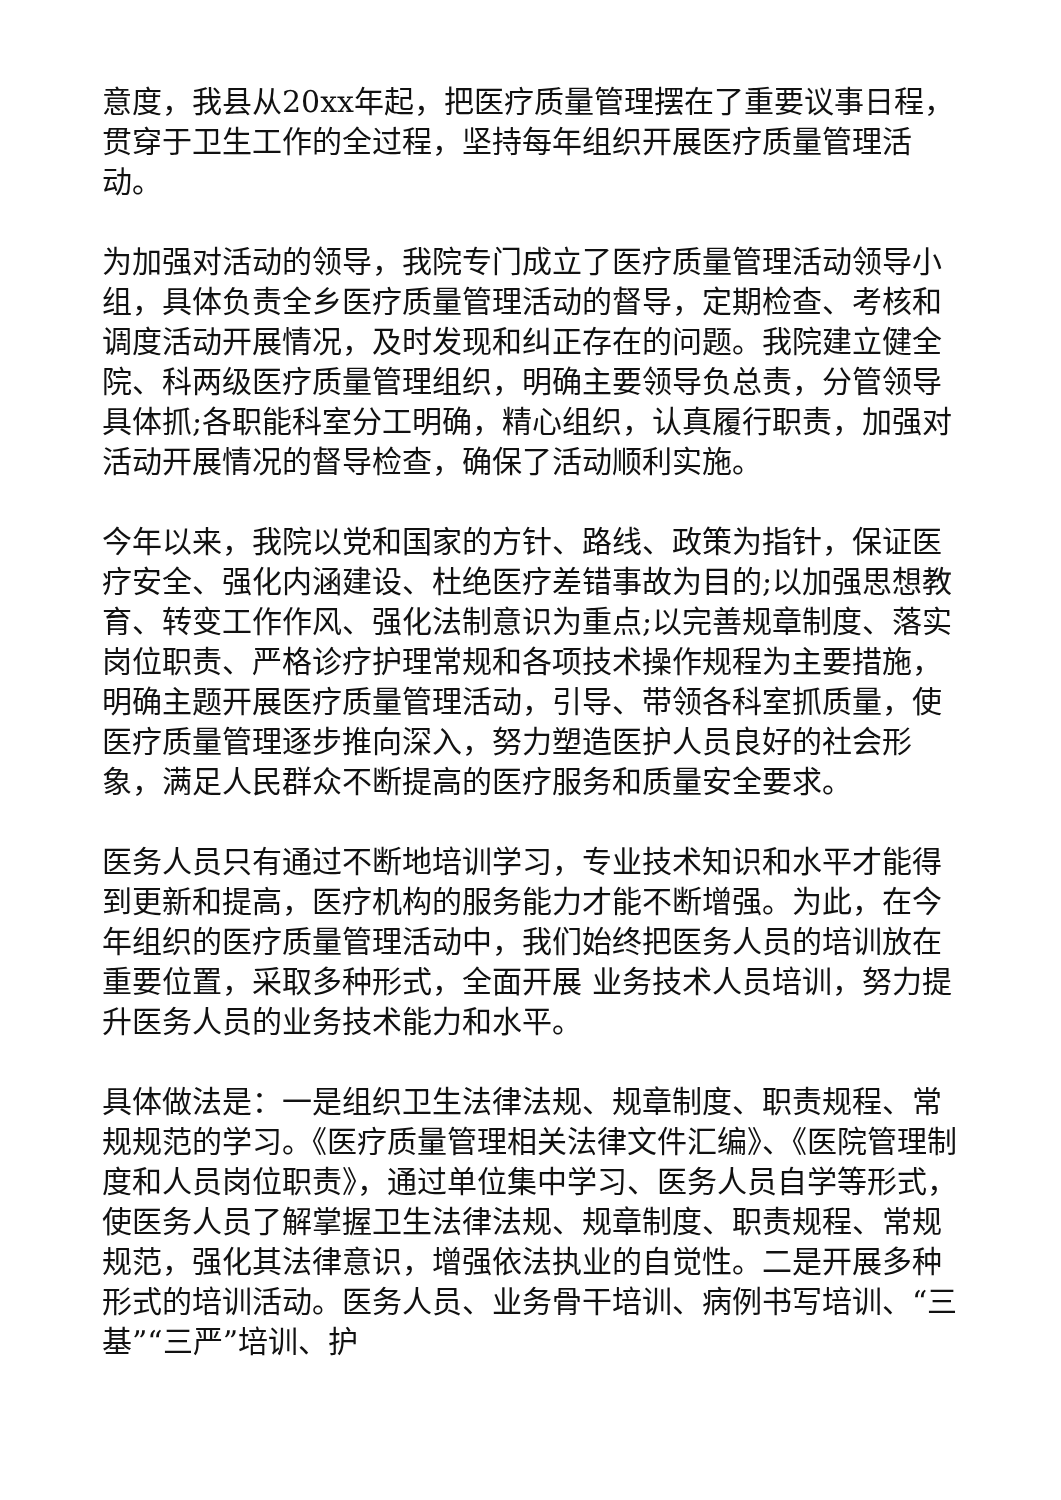意度，我县从20xx年起，把医疗质量管理摆在了重要议事日程，贯穿于卫生工作的全过程，坚持每年组织开展医疗质量管理活动。
为加强对活动的领导，我院专门成立了医疗质量管理活动领导小组，具体负责全乡医疗质量管理活动的督导，定期检查、考核和调度活动开展情况，及时发现和纠正存在的问题。我院建立健全院、科两级医疗质量管理组织，明确主要领导负总责，分管领导具体抓;各职能科室分工明确，精心组织，认真履行职责，加强对活动开展情况的督导检查，确保了活动顺利实施。
今年以来，我院以党和国家的方针、路线、政策为指针，保证医疗安全、强化内涵建设、杜绝医疗差错事故为目的;以加强思想教育、转变工作作风、强化法制意识为重点;以完善规章制度、落实岗位职责、严格诊疗护理常规和各项技术操作规程为主要措施，明确主题开展医疗质量管理活动，引导、带领各科室抓质量，使医疗质量管理逐步推向深入，努力塑造医护人员良好的社会形象，满足人民群众不断提高的医疗服务和质量安全要求。
医务人员只有通过不断地培训学习，专业技术知识和水平才能得到更新和提高，医疗机构的服务能力才能不断增强。为此，在今年组织的医疗质量管理活动中，我们始终把医务人员的培训放在重要位置，采取多种形式，全面开展 业务技术人员培训，努力提升医务人员的业务技术能力和水平。
具体做法是：一是组织卫生法律法规、规章制度、职责规程、常规规范的学习。《医疗质量管理相关法律文件汇编》、《医院管理制度和人员岗位职责》，通过单位集中学习、医务人员自学等形式，使医务人员了解掌握卫生法律法规、规章制度、职责规程、常规规范，强化其法律意识，增强依法执业的自觉性。二是开展多种形式的培训活动。医务人员、业务骨干培训、病例书写培训、“三基”“三严”培训、护